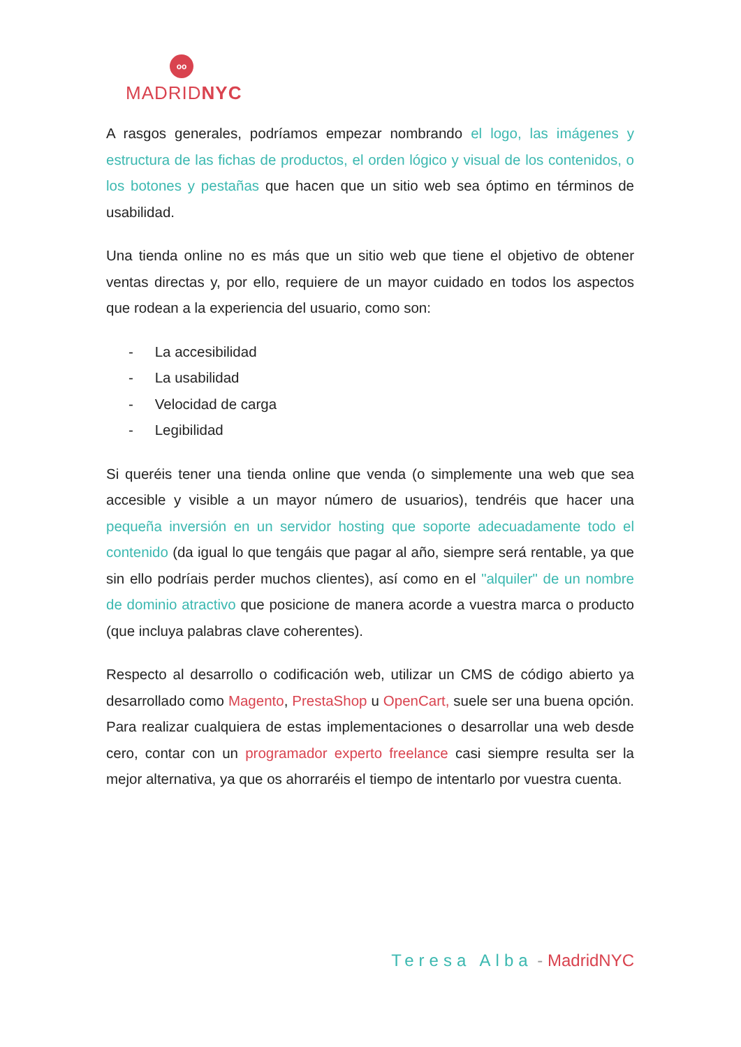oo
MADRIDNYC
A rasgos generales, podríamos empezar nombrando el logo, las imágenes y estructura de las fichas de productos, el orden lógico y visual de los contenidos, o los botones y pestañas que hacen que un sitio web sea óptimo en términos de usabilidad.
Una tienda online no es más que un sitio web que tiene el objetivo de obtener ventas directas y, por ello, requiere de un mayor cuidado en todos los aspectos que rodean a la experiencia del usuario, como son:
- La accesibilidad
- La usabilidad
- Velocidad de carga
- Legibilidad
Si queréis tener una tienda online que venda (o simplemente una web que sea accesible y visible a un mayor número de usuarios), tendréis que hacer una pequeña inversión en un servidor hosting que soporte adecuadamente todo el contenido (da igual lo que tengáis que pagar al año, siempre será rentable, ya que sin ello podríais perder muchos clientes), así como en el "alquiler" de un nombre de dominio atractivo que posicione de manera acorde a vuestra marca o producto (que incluya palabras clave coherentes).
Respecto al desarrollo o codificación web, utilizar un CMS de código abierto ya desarrollado como Magento, PrestaShop u OpenCart, suele ser una buena opción. Para realizar cualquiera de estas implementaciones o desarrollar una web desde cero, contar con un programador experto freelance casi siempre resulta ser la mejor alternativa, ya que os ahorraréis el tiempo de intentarlo por vuestra cuenta.
Teresa Alba - MadridNYC